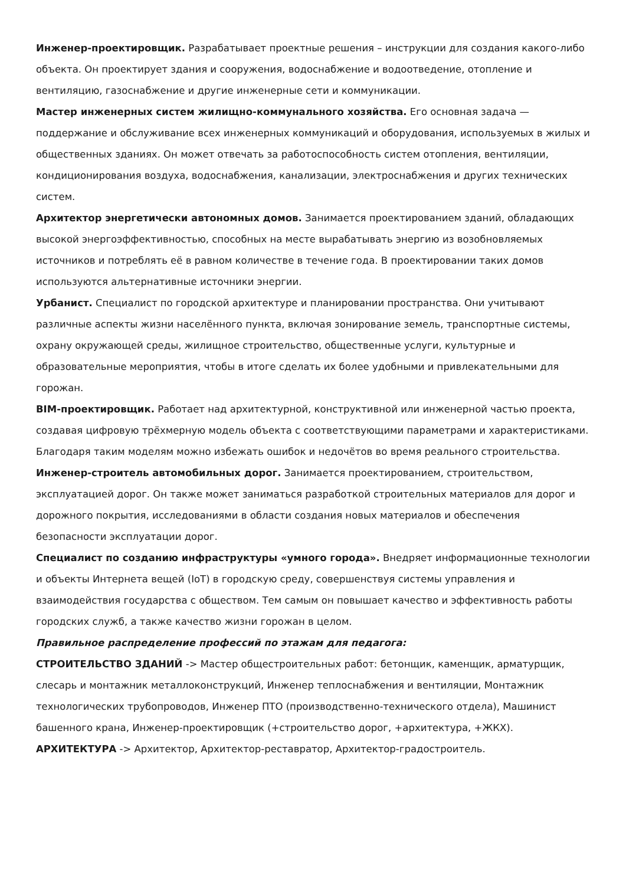Инженер-проектировщик. Разрабатывает проектные решения – инструкции для создания какого-либо объекта. Он проектирует здания и сооружения, водоснабжение и водоотведение, отопление и вентиляцию, газоснабжение и другие инженерные сети и коммуникации.
Мастер инженерных систем жилищно-коммунального хозяйства. Его основная задача — поддержание и обслуживание всех инженерных коммуникаций и оборудования, используемых в жилых и общественных зданиях. Он может отвечать за работоспособность систем отопления, вентиляции, кондиционирования воздуха, водоснабжения, канализации, электроснабжения и других технических систем.
Архитектор энергетически автономных домов. Занимается проектированием зданий, обладающих высокой энергоэффективностью, способных на месте вырабатывать энергию из возобновляемых источников и потреблять её в равном количестве в течение года. В проектировании таких домов используются альтернативные источники энергии.
Урбанист. Специалист по городской архитектуре и планировании пространства. Они учитывают различные аспекты жизни населённого пункта, включая зонирование земель, транспортные системы, охрану окружающей среды, жилищное строительство, общественные услуги, культурные и образовательные мероприятия, чтобы в итоге сделать их более удобными и привлекательными для горожан.
BIM-проектировщик. Работает над архитектурной, конструктивной или инженерной частью проекта, создавая цифровую трёхмерную модель объекта с соответствующими параметрами и характеристиками. Благодаря таким моделям можно избежать ошибок и недочётов во время реального строительства.
Инженер-строитель автомобильных дорог. Занимается проектированием, строительством, эксплуатацией дорог. Он также может заниматься разработкой строительных материалов для дорог и дорожного покрытия, исследованиями в области создания новых материалов и обеспечения безопасности эксплуатации дорог.
Специалист по созданию инфраструктуры «умного города». Внедряет информационные технологии и объекты Интернета вещей (IoT) в городскую среду, совершенствуя системы управления и взаимодействия государства с обществом. Тем самым он повышает качество и эффективность работы городских служб, а также качество жизни горожан в целом.
Правильное распределение профессий по этажам для педагога:
СТРОИТЕЛЬСТВО ЗДАНИЙ -> Мастер общестроительных работ: бетонщик, каменщик, арматурщик, слесарь и монтажник металлоконструкций, Инженер теплоснабжения и вентиляции, Монтажник технологических трубопроводов, Инженер ПТО (производственно-технического отдела), Машинист башенного крана, Инженер-проектировщик (+строительство дорог, +архитектура, +ЖКХ).
АРХИТЕКТУРА -> Архитектор, Архитектор-реставратор, Архитектор-градостроитель.